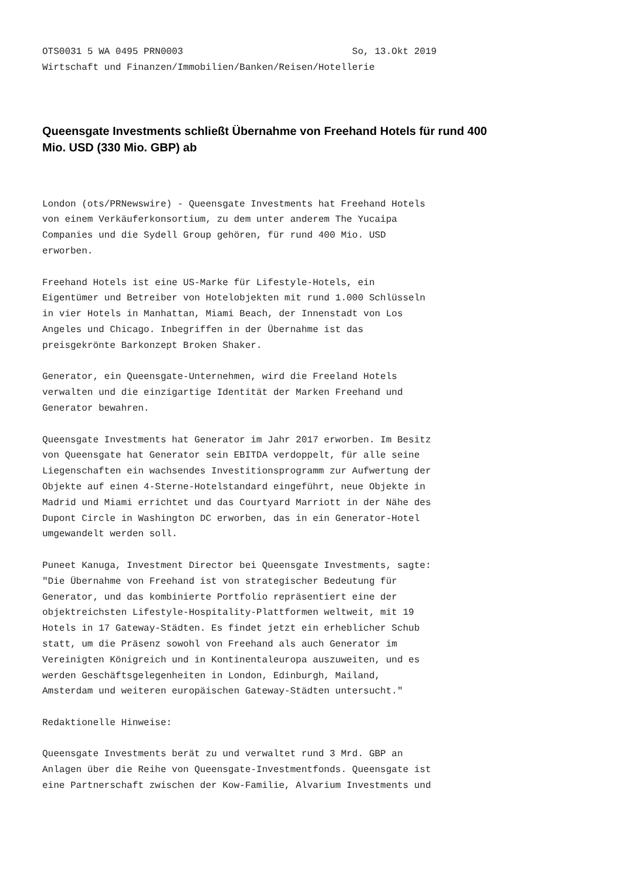OTS0031 5 WA 0495 PRN0003                              So, 13.Okt 2019
Wirtschaft und Finanzen/Immobilien/Banken/Reisen/Hotellerie
Queensgate Investments schließt Übernahme von Freehand Hotels für rund 400 Mio. USD (330 Mio. GBP) ab
London (ots/PRNewswire) - Queensgate Investments hat Freehand Hotels
von einem Verkäuferkonsortium, zu dem unter anderem The Yucaipa
Companies und die Sydell Group gehören, für rund 400 Mio. USD
erworben.

Freehand Hotels ist eine US-Marke für Lifestyle-Hotels, ein
Eigentümer und Betreiber von Hotelobjekten mit rund 1.000 Schlüsseln
in vier Hotels in Manhattan, Miami Beach, der Innenstadt von Los
Angeles und Chicago. Inbegriffen in der Übernahme ist das
preisgekrönte Barkonzept Broken Shaker.

Generator, ein Queensgate-Unternehmen, wird die Freeland Hotels
verwalten und die einzigartige Identität der Marken Freehand und
Generator bewahren.

Queensgate Investments hat Generator im Jahr 2017 erworben. Im Besitz
von Queensgate hat Generator sein EBITDA verdoppelt, für alle seine
Liegenschaften ein wachsendes Investitionsprogramm zur Aufwertung der
Objekte auf einen 4-Sterne-Hotelstandard eingeführt, neue Objekte in
Madrid und Miami errichtet und das Courtyard Marriott in der Nähe des
Dupont Circle in Washington DC erworben, das in ein Generator-Hotel
umgewandelt werden soll.

Puneet Kanuga, Investment Director bei Queensgate Investments, sagte:
"Die Übernahme von Freehand ist von strategischer Bedeutung für
Generator, und das kombinierte Portfolio repräsentiert eine der
objektreichsten Lifestyle-Hospitality-Plattformen weltweit, mit 19
Hotels in 17 Gateway-Städten. Es findet jetzt ein erheblicher Schub
statt, um die Präsenz sowohl von Freehand als auch Generator im
Vereinigten Königreich und in Kontinentaleuropa auszuweiten, und es
werden Geschäftsgelegenheiten in London, Edinburgh, Mailand,
Amsterdam und weiteren europäischen Gateway-Städten untersucht."

Redaktionelle Hinweise:

Queensgate Investments berät zu und verwaltet rund 3 Mrd. GBP an
Anlagen über die Reihe von Queensgate-Investmentfonds. Queensgate ist
eine Partnerschaft zwischen der Kow-Familie, Alvarium Investments und